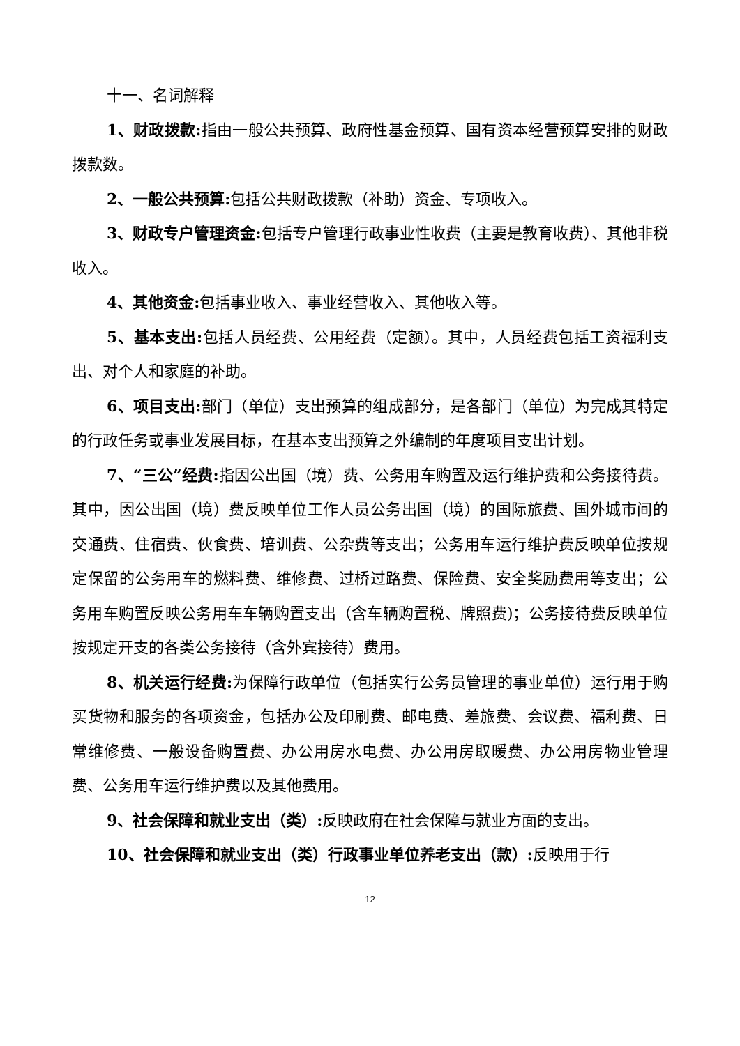十一、名词解释
1、财政拨款: 指由一般公共预算、政府性基金预算、国有资本经营预算安排的财政拨款数。
2、一般公共预算: 包括公共财政拨款（补助）资金、专项收入。
3、财政专户管理资金: 包括专户管理行政事业性收费（主要是教育收费）、其他非税收入。
4、其他资金: 包括事业收入、事业经营收入、其他收入等。
5、基本支出: 包括人员经费、公用经费（定额）。其中，人员经费包括工资福利支出、对个人和家庭的补助。
6、项目支出: 部门（单位）支出预算的组成部分，是各部门（单位）为完成其特定的行政任务或事业发展目标，在基本支出预算之外编制的年度项目支出计划。
7、“三公”经费: 指因公出国（境）费、公务用车购置及运行维护费和公务接待费。其中，因公出国（境）费反映单位工作人员公务出国（境）的国际旅费、国外城市间的交通费、住宿费、伙食费、培训费、公杂费等支出；公务用车运行维护费反映单位按规定保留的公务用车的燃料费、维修费、过桥过路费、保险费、安全奖励费用等支出；公务用车购置反映公务用车车辆购置支出（含车辆购置税、牌照费)；公务接待费反映单位按规定开支的各类公务接待（含外宾接待）费用。
8、机关运行经费: 为保障行政单位（包括实行公务员管理的事业单位）运行用于购买货物和服务的各项资金，包括办公及印刷费、邮电费、差旅费、会议费、福利费、日常维修费、一般设备购置费、办公用房水电费、办公用房取暖费、办公用房物业管理费、公务用车运行维护费以及其他费用。
9、社会保障和就业支出（类）: 反映政府在社会保障与就业方面的支出。
10、社会保障和就业支出（类）行政事业单位养老支出（款）: 反映用于行
12